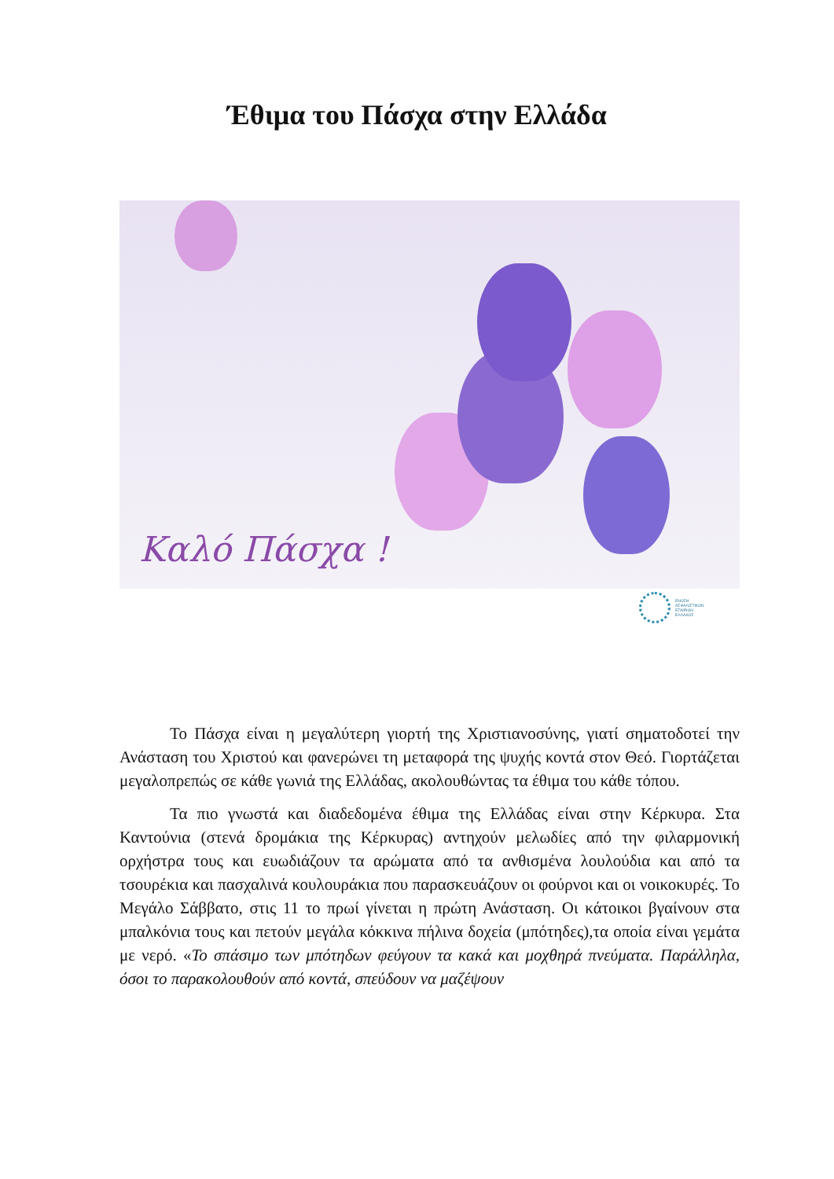Έθιμα του Πάσχα στην Ελλάδα
Καλό Πάσχα !
ΕΝΩΣΗ
ΑΣΦΑΛΙΣΤΙΚΩΝ
ΕΤΑΙΡΙΩΝ
ΕΛΛΑΔΟΣ
Το Πάσχα είναι η μεγαλύτερη γιορτή της Χριστιανοσύνης, γιατί σηματοδοτεί την Ανάσταση του Χριστού και φανερώνει τη μεταφορά της ψυχής κοντά στον Θεό. Γιορτάζεται μεγαλοπρεπώς σε κάθε γωνιά της Ελλάδας, ακολουθώντας τα έθιμα του κάθε τόπου.
Τα πιο γνωστά και διαδεδομένα έθιμα της Ελλάδας είναι στην Κέρκυρα. Στα Καντούνια (στενά δρομάκια της Κέρκυρας) αντηχούν μελωδίες από την φιλαρμονική ορχήστρα τους και ευωδιάζουν τα αρώματα από τα ανθισμένα λουλούδια και από τα τσουρέκια και πασχαλινά κουλουράκια που παρασκευάζουν οι φούρνοι και οι νοικοκυρές. Το Μεγάλο Σάββατο, στις 11 το πρωί γίνεται η πρώτη Ανάσταση. Οι κάτοικοι βγαίνουν στα μπαλκόνια τους και πετούν μεγάλα κόκκινα πήλινα δοχεία (μπότηδες),τα οποία είναι γεμάτα με νερό. «Το σπάσιμο των μπότηδων φεύγουν τα κακά και μοχθηρά πνεύματα. Παράλληλα, όσοι το παρακολουθούν από κοντά, σπεύδουν να μαζέψουν